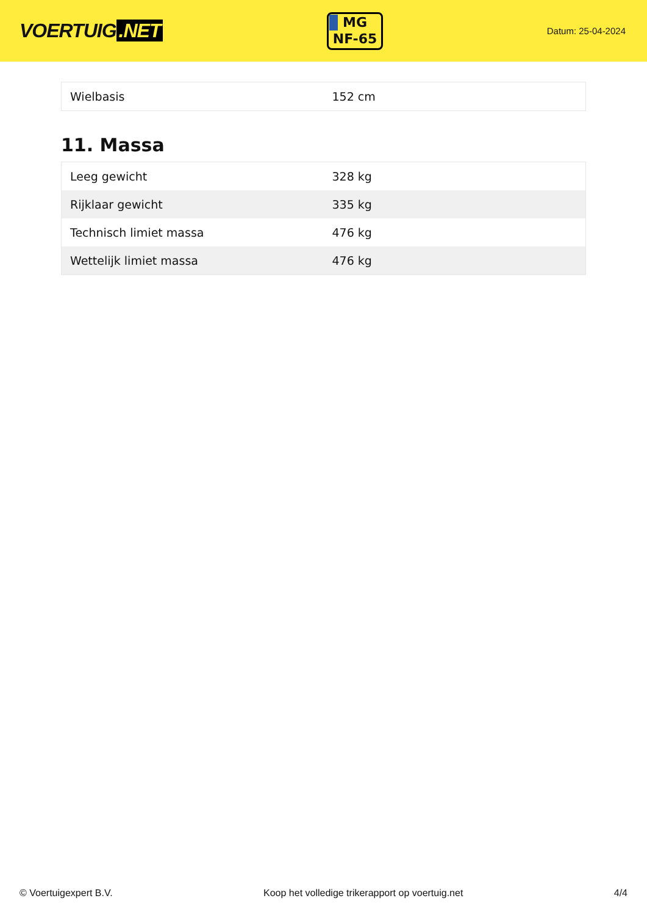VOERTUIG.NET
MG
NF-65
Datum: 25-04-2024
| Wielbasis | 152 cm |
11. Massa
| Leeg gewicht | 328 kg |
| Rijklaar gewicht | 335 kg |
| Technisch limiet massa | 476 kg |
| Wettelijk limiet massa | 476 kg |
© Voertuigexpert B.V. Koop het volledige trikerapport op voertuig.net 4/4